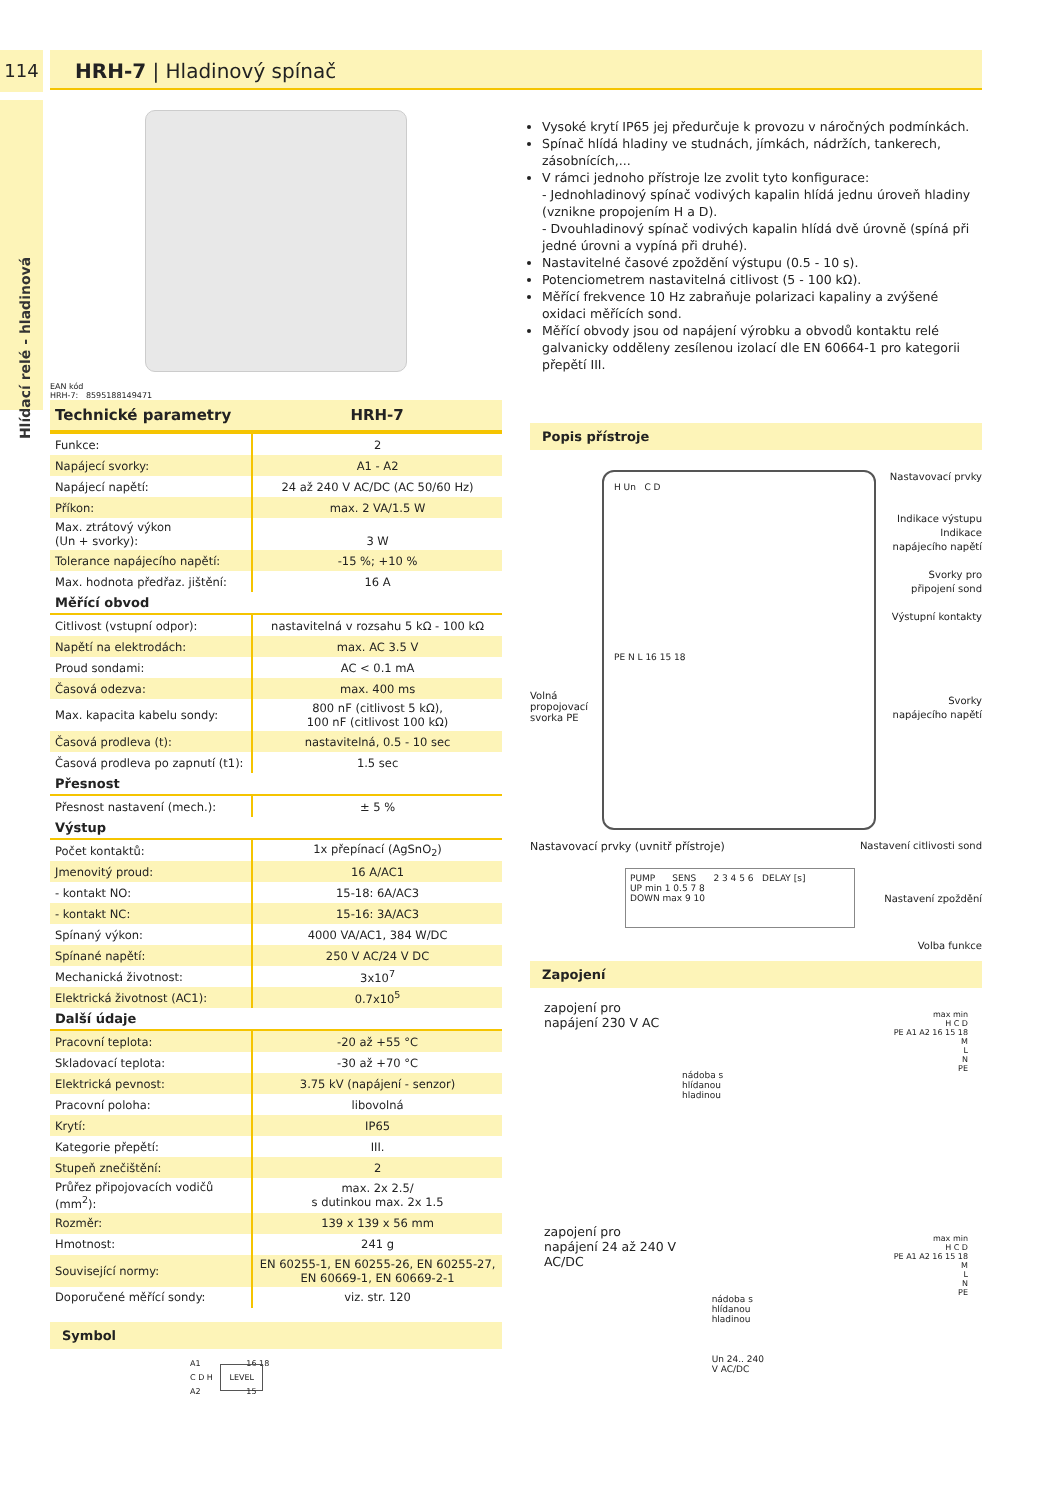114
Hlídací relé - hladinová
HRH-7 | Hladinový spínač
EAN kód
HRH-7: 8595188149471
| Technické parametry | HRH-7 |
| --- | --- |
| Funkce: | 2 |
| Napájecí svorky: | A1 - A2 |
| Napájecí napětí: | 24 až 240 V AC/DC (AC 50/60 Hz) |
| Příkon: | max. 2 VA/1.5 W |
| Max. ztrátový výkon (Un + svorky): | 3 W |
| Tolerance napájecího napětí: | -15 %; +10 % |
| Max. hodnota předřaz. jištění: | 16 A |
| Měřící obvod | |
| Citlivost (vstupní odpor): | nastavitelná v rozsahu 5 kΩ - 100 kΩ |
| Napětí na elektrodách: | max. AC 3.5 V |
| Proud sondami: | AC < 0.1 mA |
| Časová odezva: | max. 400 ms |
| Max. kapacita kabelu sondy: | 800 nF (citlivost 5 kΩ), 100 nF (citlivost 100 kΩ) |
| Časová prodleva (t): | nastavitelná, 0.5 - 10 sec |
| Časová prodleva po zapnutí (t1): | 1.5 sec |
| Přesnost | |
| Přesnost nastavení (mech.): | ± 5 % |
| Výstup | |
| Počet kontaktů: | 1x přepínací (AgSnO<sub>2</sub>) |
| Jmenovitý proud: | 16 A/AC1 |
| - kontakt NO: | 15-18: 6A/AC3 |
| - kontakt NC: | 15-16: 3A/AC3 |
| Spínaný výkon: | 4000 VA/AC1, 384 W/DC |
| Spínané napětí: | 250 V AC/24 V DC |
| Mechanická životnost: | 3x10<sup>7</sup> |
| Elektrická životnost (AC1): | 0.7x10<sup>5</sup> |
| Další údaje | |
| Pracovní teplota: | -20 až +55 °C |
| Skladovací teplota: | -30 až +70 °C |
| Elektrická pevnost: | 3.75 kV (napájení - senzor) |
| Pracovní poloha: | libovolná |
| Krytí: | IP65 |
| Kategorie přepětí: | III. |
| Stupeň znečištění: | 2 |
| Průřez připojovacích vodičů (mm<sup>2</sup>): | max. 2x 2.5/ s dutinkou max. 2x 1.5 |
| Rozměr: | 139 x 139 x 56 mm |
| Hmotnost: | 241 g |
| Související normy: | EN 60255-1, EN 60255-26, EN 60255-27, EN 60669-1, EN 60669-2-1 |
| Doporučené měřící sondy: | viz. str. 120 |
Symbol
A1 16 18
C D H LEVEL
A2 15
Vysoké krytí IP65 jej předurčuje k provozu v náročných podmínkách.
Spínač hlídá hladiny ve studnách, jímkách, nádržích, tankerech, zásobnících,...
V rámci jednoho přístroje lze zvolit tyto konfigurace:
- Jednohladinový spínač vodivých kapalin hlídá jednu úroveň hladiny (vznikne propojením H a D).
- Dvouhladinový spínač vodivých kapalin hlídá dvě úrovně (spíná při jedné úrovni a vypíná při druhé).
Nastavitelné časové zpoždění výstupu (0.5 - 10 s).
Potenciometrem nastavitelná citlivost (5 - 100 kΩ).
Měřící frekvence 10 Hz zabraňuje polarizaci kapaliny a zvýšené oxidaci měřících sond.
Měřící obvody jsou od napájení výrobku a obvodů kontaktu relé galvanicky odděleny zesílenou izolací dle EN 60664-1 pro kategorii přepětí III.
Popis přístroje
Volná
propojovací
svorka PE
H Un C D
PE N L 16 15 18
Nastavovací prvky
Indikace výstupu
Indikace
napájecího napětí
Svorky pro
připojení sond
Výstupní kontakty
Svorky
napájecího napětí
Nastavovací prvky (uvnitř přístroje) Nastavení citlivosti sond
PUMP SENS 2 3 4 5 6 DELAY [s]
UP min 1 0.5 7 8
DOWN max 9 10
Nastavení zpoždění
Volba funkce
Zapojení
zapojení pro
napájení 230 V AC
nádoba s
hlídanou
hladinou
max min
H C D
PE A1 A2 16 15 18
M
L
N
PE
zapojení pro
napájení 24 až 240 V AC/DC
nádoba s
hlídanou
hladinou
Un 24.. 240 V AC/DC
max min
H C D
PE A1 A2 16 15 18
M
L
N
PE